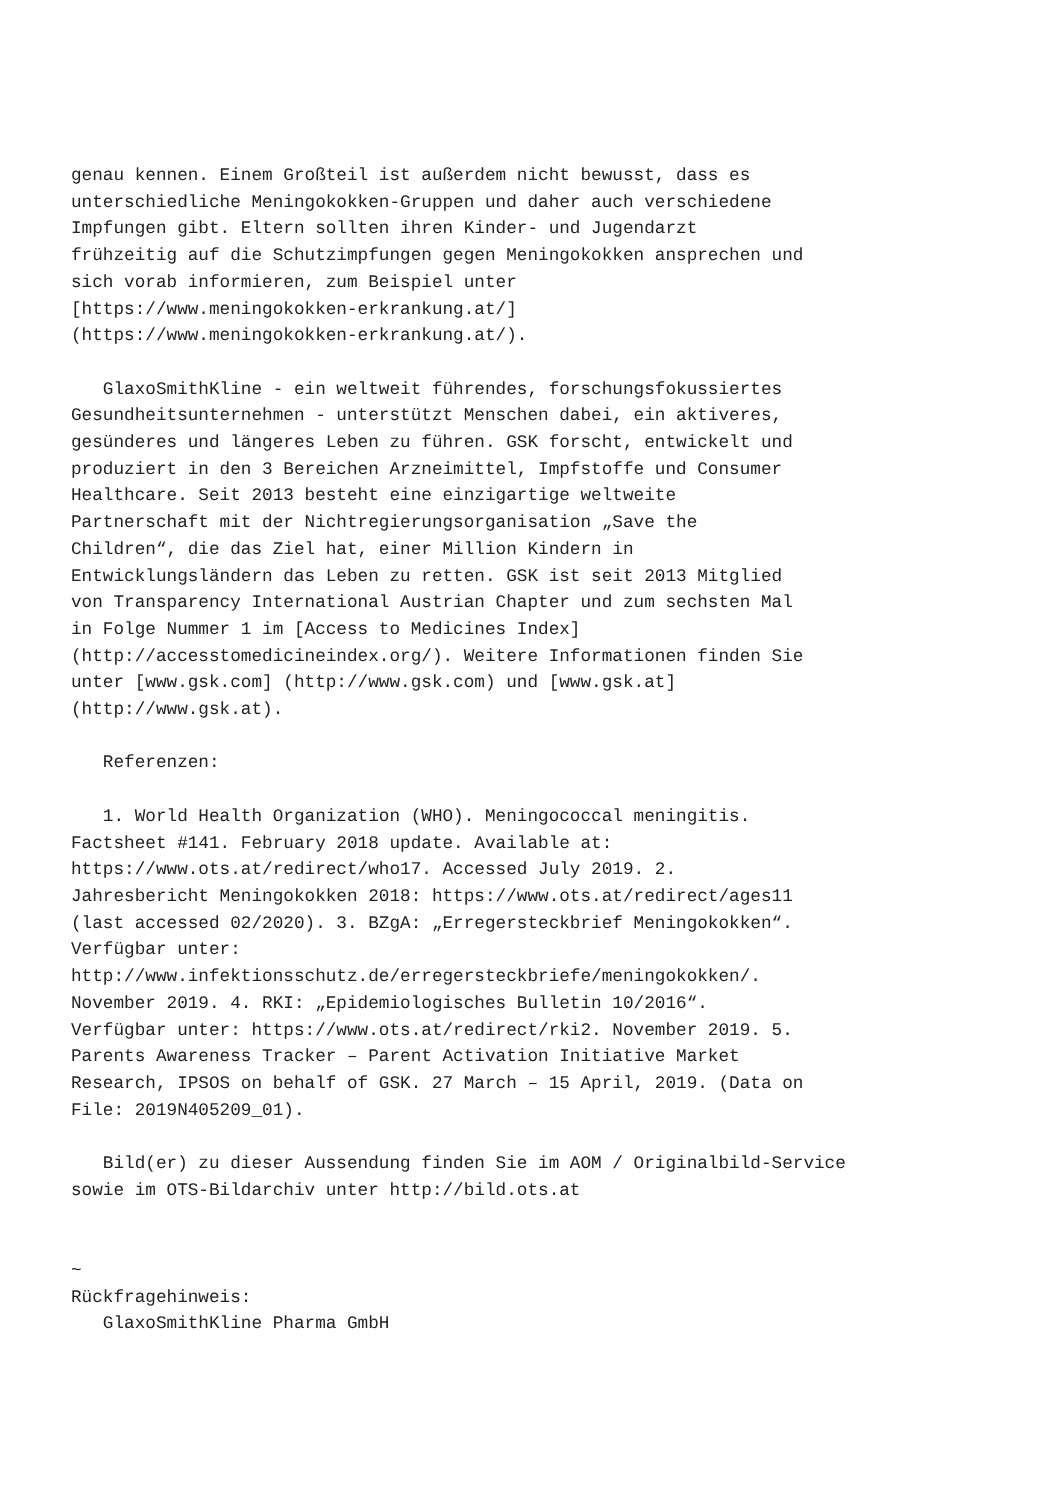genau kennen. Einem Großteil ist außerdem nicht bewusst, dass es unterschiedliche Meningokokken-Gruppen und daher auch verschiedene Impfungen gibt. Eltern sollten ihren Kinder- und Jugendarzt frühzeitig auf die Schutzimpfungen gegen Meningokokken ansprechen und sich vorab informieren, zum Beispiel unter [https://www.meningokokken-erkrankung.at/] (https://www.meningokokken-erkrankung.at/). GlaxoSmithKline - ein weltweit führendes, forschungsfokussiertes Gesundheitsunternehmen - unterstützt Menschen dabei, ein aktiveres, gesünderes und längeres Leben zu führen. GSK forscht, entwickelt und produziert in den 3 Bereichen Arzneimittel, Impfstoffe und Consumer Healthcare. Seit 2013 besteht eine einzigartige weltweite Partnerschaft mit der Nichtregierungsorganisation „Save the Children“, die das Ziel hat, einer Million Kindern in Entwicklungsländern das Leben zu retten. GSK ist seit 2013 Mitglied von Transparency International Austrian Chapter und zum sechsten Mal in Folge Nummer 1 im [Access to Medicines Index] (http://accesstomedicineindex.org/). Weitere Informationen finden Sie unter [www.gsk.com] (http://www.gsk.com) und [www.gsk.at] (http://www.gsk.at). Referenzen: 1. World Health Organization (WHO). Meningococcal meningitis. Factsheet #141. February 2018 update. Available at: https://www.ots.at/redirect/who17. Accessed July 2019. 2. Jahresbericht Meningokokken 2018: https://www.ots.at/redirect/ages11 (last accessed 02/2020). 3. BZgA: „Erregersteckbrief Meningokokken“. Verfügbar unter: http://www.infektionsschutz.de/erregersteckbriefe/meningokokken/. November 2019. 4. RKI: „Epidemiologisches Bulletin 10/2016“. Verfügbar unter: https://www.ots.at/redirect/rki2. November 2019. 5. Parents Awareness Tracker – Parent Activation Initiative Market Research, IPSOS on behalf of GSK. 27 March – 15 April, 2019. (Data on File: 2019N405209_01). Bild(er) zu dieser Aussendung finden Sie im AOM / Originalbild-Service sowie im OTS-Bildarchiv unter http://bild.ots.at ~ Rückfragehinweis: GlaxoSmithKline Pharma GmbH